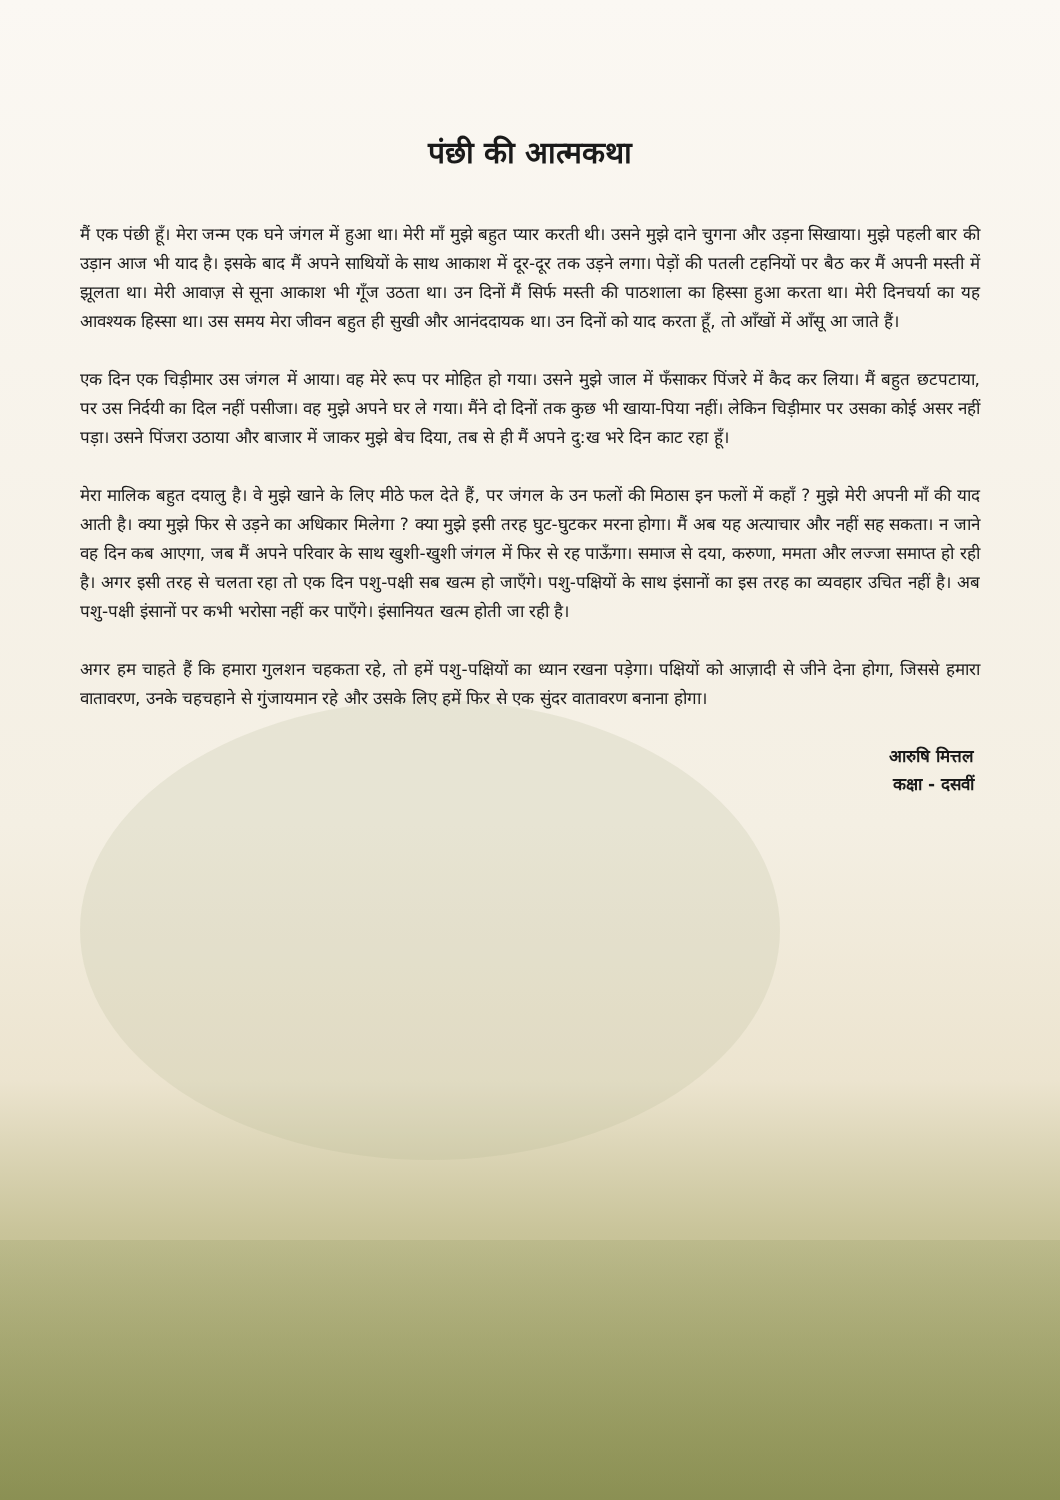पंछी की आत्मकथा
मैं एक पंछी हूँ। मेरा जन्म एक घने जंगल में हुआ था। मेरी माँ मुझे बहुत प्यार करती थी। उसने मुझे दाने चुगना और उड़ना सिखाया। मुझे पहली बार की उड़ान आज भी याद है। इसके बाद मैं अपने साथियों के साथ आकाश में दूर-दूर तक उड़ने लगा। पेड़ों की पतली टहनियों पर बैठ कर मैं अपनी मस्ती में झूलता था। मेरी आवाज़ से सूना आकाश भी गूँज उठता था। उन दिनों मैं सिर्फ मस्ती की पाठशाला का हिस्सा हुआ करता था। मेरी दिनचर्या का यह आवश्यक हिस्सा था। उस समय मेरा जीवन बहुत ही सुखी और आनंददायक था। उन दिनों को याद करता हूँ, तो आँखों में आँसू आ जाते हैं।
एक दिन एक चिड़ीमार उस जंगल में आया। वह मेरे रूप पर मोहित हो गया। उसने मुझे जाल में फँसाकर पिंजरे में कैद कर लिया। मैं बहुत छटपटाया, पर उस निर्दयी का दिल नहीं पसीजा। वह मुझे अपने घर ले गया। मैंने दो दिनों तक कुछ भी खाया-पिया नहीं। लेकिन चिड़ीमार पर उसका कोई असर नहीं पड़ा। उसने पिंजरा उठाया और बाजार में जाकर मुझे बेच दिया, तब से ही मैं अपने दु:ख भरे दिन काट रहा हूँ।
मेरा मालिक बहुत दयालु है। वे मुझे खाने के लिए मीठे फल देते हैं, पर जंगल के उन फलों की मिठास इन फलों में कहाँ ? मुझे मेरी अपनी माँ की याद आती है। क्या मुझे फिर से उड़ने का अधिकार मिलेगा ? क्या मुझे इसी तरह घुट-घुटकर मरना होगा। मैं अब यह अत्याचार और नहीं सह सकता। न जाने वह दिन कब आएगा, जब मैं अपने परिवार के साथ खुशी-खुशी जंगल में फिर से रह पाऊँगा। समाज से दया, करुणा, ममता और लज्जा समाप्त हो रही है। अगर इसी तरह से चलता रहा तो एक दिन पशु-पक्षी सब खत्म हो जाएँगे। पशु-पक्षियों के साथ इंसानों का इस तरह का व्यवहार उचित नहीं है। अब पशु-पक्षी इंसानों पर कभी भरोसा नहीं कर पाएँगे। इंसानियत खत्म होती जा रही है।
अगर हम चाहते हैं कि हमारा गुलशन चहकता रहे, तो हमें पशु-पक्षियों का ध्यान रखना पड़ेगा। पक्षियों को आज़ादी से जीने देना होगा, जिससे हमारा वातावरण, उनके चहचहाने से गुंजायमान रहे और उसके लिए हमें फिर से एक सुंदर वातावरण बनाना होगा।
आरुषि मित्तल
कक्षा - दसवीं